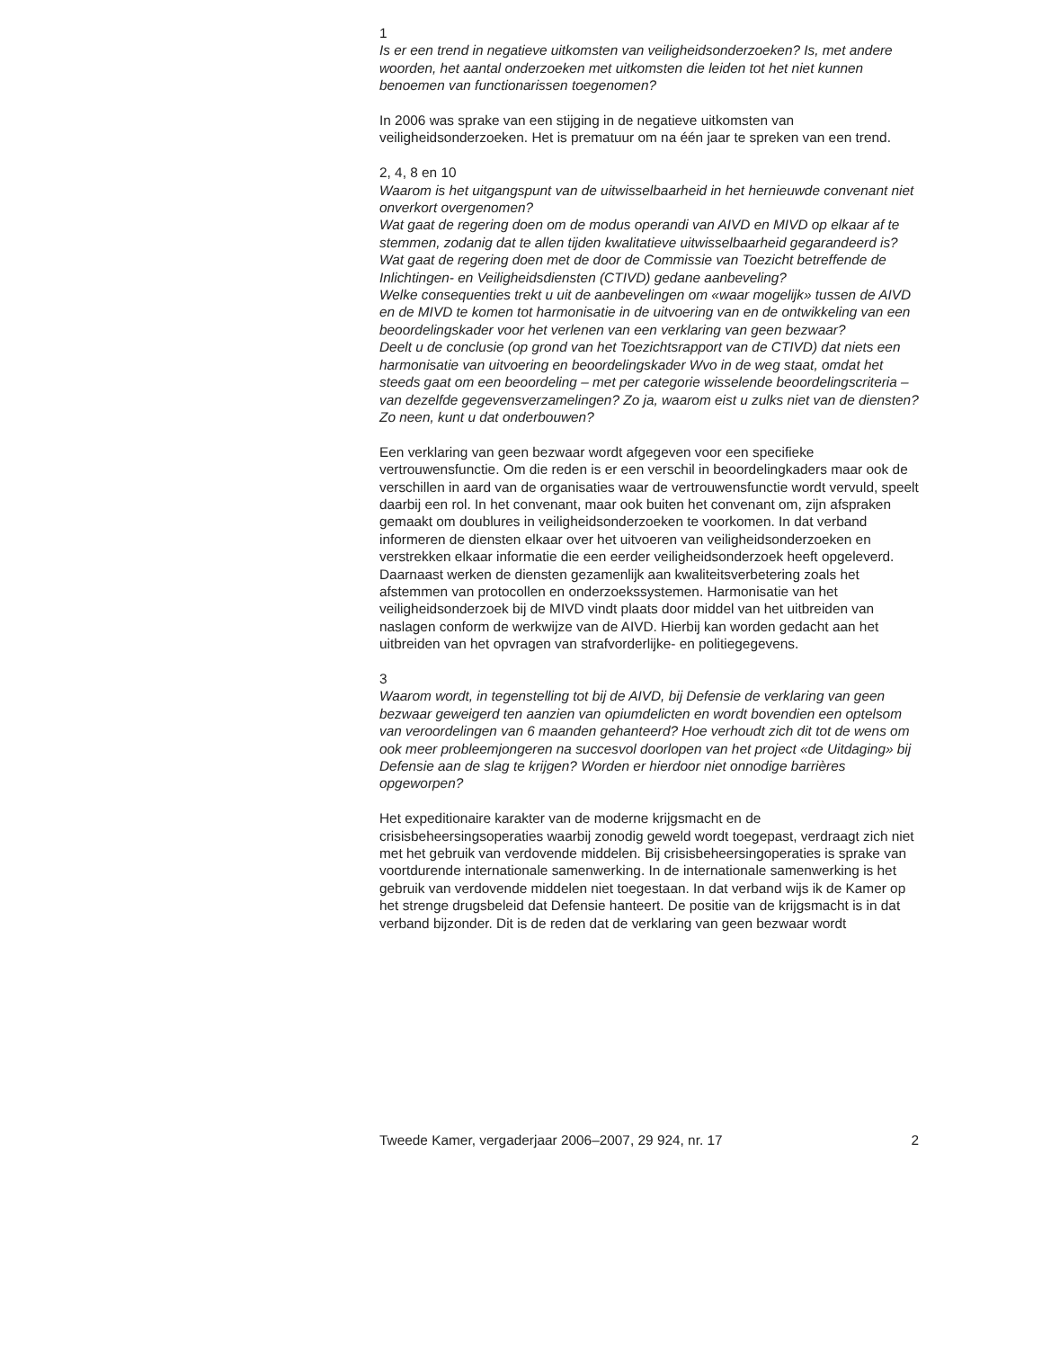1
Is er een trend in negatieve uitkomsten van veiligheidsonderzoeken? Is, met andere woorden, het aantal onderzoeken met uitkomsten die leiden tot het niet kunnen benoemen van functionarissen toegenomen?
In 2006 was sprake van een stijging in de negatieve uitkomsten van veiligheidsonderzoeken. Het is prematuur om na één jaar te spreken van een trend.
2, 4, 8 en 10
Waarom is het uitgangspunt van de uitwisselbaarheid in het hernieuwde convenant niet onverkort overgenomen?
Wat gaat de regering doen om de modus operandi van AIVD en MIVD op elkaar af te stemmen, zodanig dat te allen tijden kwalitatieve uitwisselbaarheid gegarandeerd is? Wat gaat de regering doen met de door de Commissie van Toezicht betreffende de Inlichtingen- en Veiligheidsdiensten (CTIVD) gedane aanbeveling?
Welke consequenties trekt u uit de aanbevelingen om «waar mogelijk» tussen de AIVD en de MIVD te komen tot harmonisatie in de uitvoering van en de ontwikkeling van een beoordelingskader voor het verlenen van een verklaring van geen bezwaar?
Deelt u de conclusie (op grond van het Toezichtsrapport van de CTIVD) dat niets een harmonisatie van uitvoering en beoordelingskader Wvo in de weg staat, omdat het steeds gaat om een beoordeling – met per categorie wisselende beoordelingscriteria – van dezelfde gegevensverzamelingen? Zo ja, waarom eist u zulks niet van de diensten? Zo neen, kunt u dat onderbouwen?
Een verklaring van geen bezwaar wordt afgegeven voor een specifieke vertrouwensfunctie. Om die reden is er een verschil in beoordelingkaders maar ook de verschillen in aard van de organisaties waar de vertrouwensfunctie wordt vervuld, speelt daarbij een rol. In het convenant, maar ook buiten het convenant om, zijn afspraken gemaakt om doublures in veiligheidsonderzoeken te voorkomen. In dat verband informeren de diensten elkaar over het uitvoeren van veiligheidsonderzoeken en verstrekken elkaar informatie die een eerder veiligheidsonderzoek heeft opgeleverd. Daarnaast werken de diensten gezamenlijk aan kwaliteitsverbetering zoals het afstemmen van protocollen en onderzoekssystemen. Harmonisatie van het veiligheidsonderzoek bij de MIVD vindt plaats door middel van het uitbreiden van naslagen conform de werkwijze van de AIVD. Hierbij kan worden gedacht aan het uitbreiden van het opvragen van strafvorderlijke- en politiegegevens.
3
Waarom wordt, in tegenstelling tot bij de AIVD, bij Defensie de verklaring van geen bezwaar geweigerd ten aanzien van opiumdelicten en wordt bovendien een optelsom van veroordelingen van 6 maanden gehanteerd? Hoe verhoudt zich dit tot de wens om ook meer probleemjongeren na succesvol doorlopen van het project «de Uitdaging» bij Defensie aan de slag te krijgen? Worden er hierdoor niet onnodige barrières opgeworpen?
Het expeditionaire karakter van de moderne krijgsmacht en de crisisbeheersingsoperaties waarbij zonodig geweld wordt toegepast, verdraagt zich niet met het gebruik van verdovende middelen. Bij crisisbeheersingoperaties is sprake van voortdurende internationale samenwerking. In de internationale samenwerking is het gebruik van verdovende middelen niet toegestaan. In dat verband wijs ik de Kamer op het strenge drugsbeleid dat Defensie hanteert. De positie van de krijgsmacht is in dat verband bijzonder. Dit is de reden dat de verklaring van geen bezwaar wordt
Tweede Kamer, vergaderjaar 2006–2007, 29 924, nr. 17 2